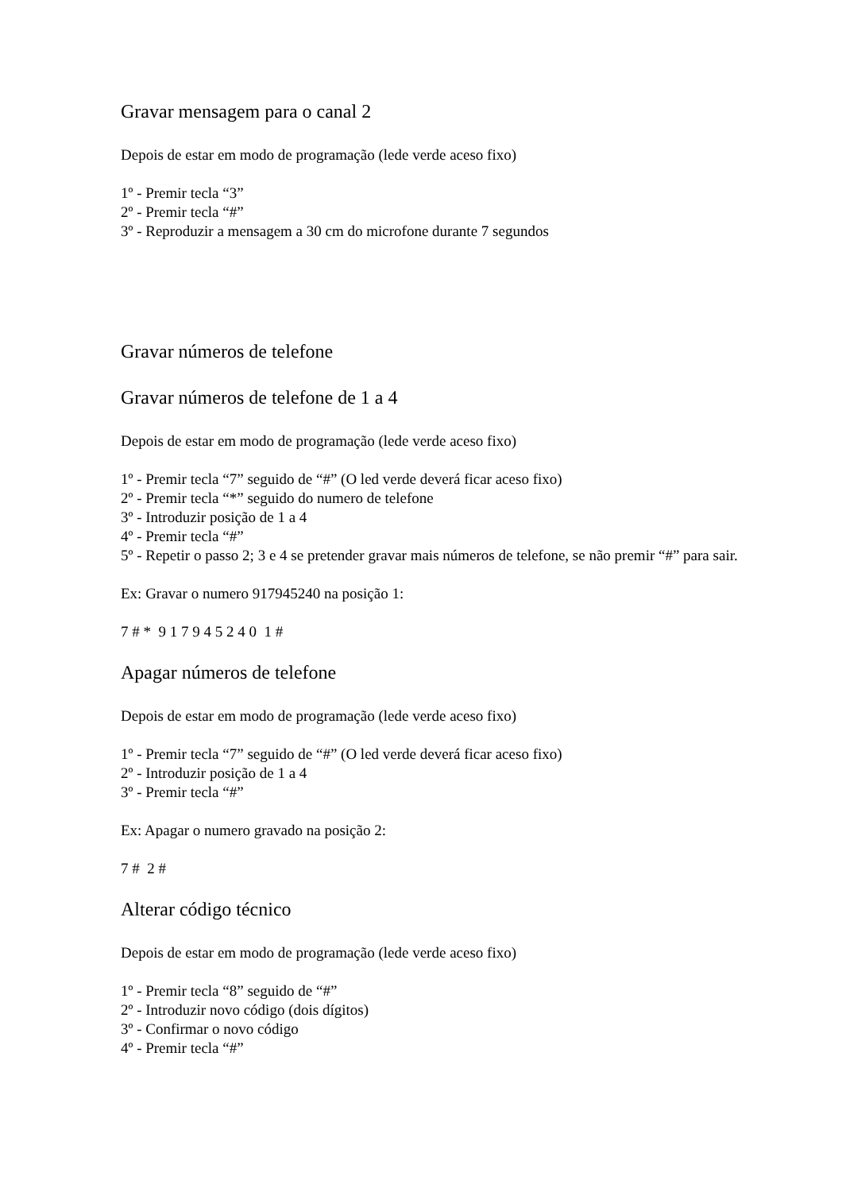Gravar mensagem para o canal 2
Depois de estar em modo de programação (lede verde aceso fixo)
1º - Premir tecla “3”
2º - Premir tecla “#”
3º - Reproduzir a mensagem a 30 cm do microfone durante 7 segundos
Gravar números de telefone
Gravar números de telefone de 1 a 4
Depois de estar em modo de programação (lede verde aceso fixo)
1º - Premir tecla “7” seguido de “#” (O led verde deverá ficar aceso fixo)
2º - Premir tecla “*” seguido do numero de telefone
3º - Introduzir posição de 1 a 4
4º - Premir tecla “#”
5º - Repetir o passo 2; 3 e 4 se pretender gravar mais números de telefone, se não premir “#” para sair.
Ex: Gravar o numero 917945240 na posição 1:
7 # * 9 1 7 9 4 5 2 4 0 1 #
Apagar números de telefone
Depois de estar em modo de programação (lede verde aceso fixo)
1º - Premir tecla “7” seguido de “#” (O led verde deverá ficar aceso fixo)
2º - Introduzir posição de 1 a 4
3º - Premir tecla “#”
Ex: Apagar o numero gravado na posição 2:
7 # 2 #
Alterar código técnico
Depois de estar em modo de programação (lede verde aceso fixo)
1º - Premir tecla “8” seguido de “#”
2º - Introduzir novo código (dois dígitos)
3º - Confirmar o novo código
4º - Premir tecla “#”